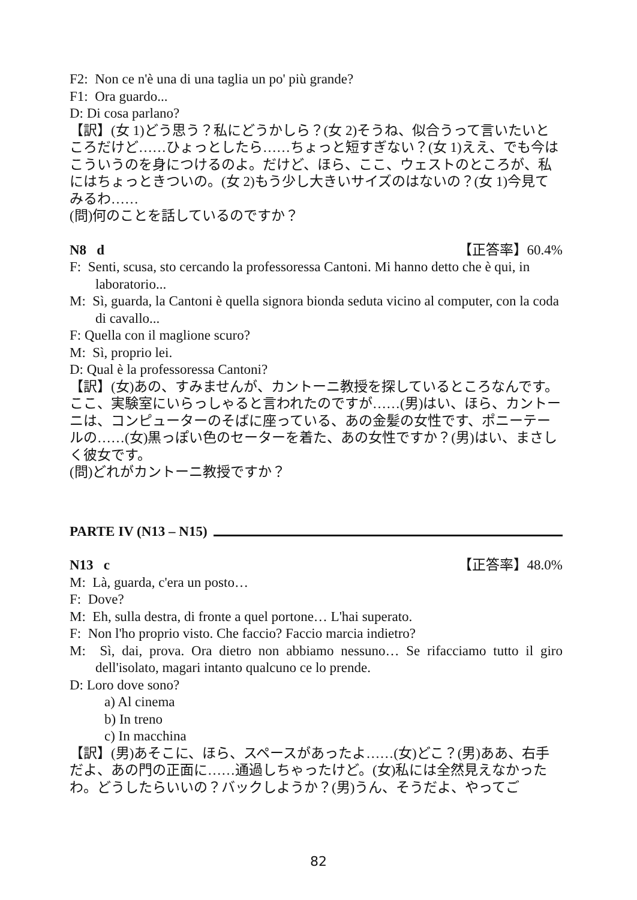F2: Non ce n'è una di una taglia un po' più grande?
F1: Ora guardo...
D: Di cosa parlano?
【訳】(女 1)どう思う？私にどうかしら？(女 2)そうね、似合うって言いたいところだけど……ひょっとしたら……ちょっと短すぎない？(女 1)ええ、でも今はこういうのを身につけるのよ。だけど、ほら、ここ、ウェストのところが、私にはちょっときついの。(女 2)もう少し大きいサイズのはないの？(女 1)今見てみるわ……
(問)何のことを話しているのですか？
N8 d 【正答率】60.4%
F: Senti, scusa, sto cercando la professoressa Cantoni. Mi hanno detto che è qui, in laboratorio...
M: Sì, guarda, la Cantoni è quella signora bionda seduta vicino al computer, con la coda di cavallo...
F: Quella con il maglione scuro?
M: Sì, proprio lei.
D: Qual è la professoressa Cantoni?
【訳】(女)あの、すみませんが、カントーニ教授を探しているところなんです。ここ、実験室にいらっしゃると言われたのですが……(男)はい、ほら、カントーニは、コンピューターのそばに座っている、あの金髪の女性です、ポニーテールの……(女)黒っぽい色のセーターを着た、あの女性ですか？(男)はい、まさしく彼女です。
(問)どれがカントーニ教授ですか？
PARTE IV (N13 – N15)
N13 c 【正答率】48.0%
M: Là, guarda, c'era un posto…
F: Dove?
M: Eh, sulla destra, di fronte a quel portone… L'hai superato.
F: Non l'ho proprio visto. Che faccio? Faccio marcia indietro?
M: Sì, dai, prova. Ora dietro non abbiamo nessuno… Se rifacciamo tutto il giro dell'isolato, magari intanto qualcuno ce lo prende.
D: Loro dove sono?
a) Al cinema
b) In treno
c) In macchina
【訳】(男)あそこに、ほら、スペースがあったよ……(女)どこ？(男)ああ、右手だよ、あの門の正面に……通過しちゃったけど。(女)私には全然見えなかったわ。どうしたらいいの？バックしようか？(男)うん、そうだよ、やってご
82